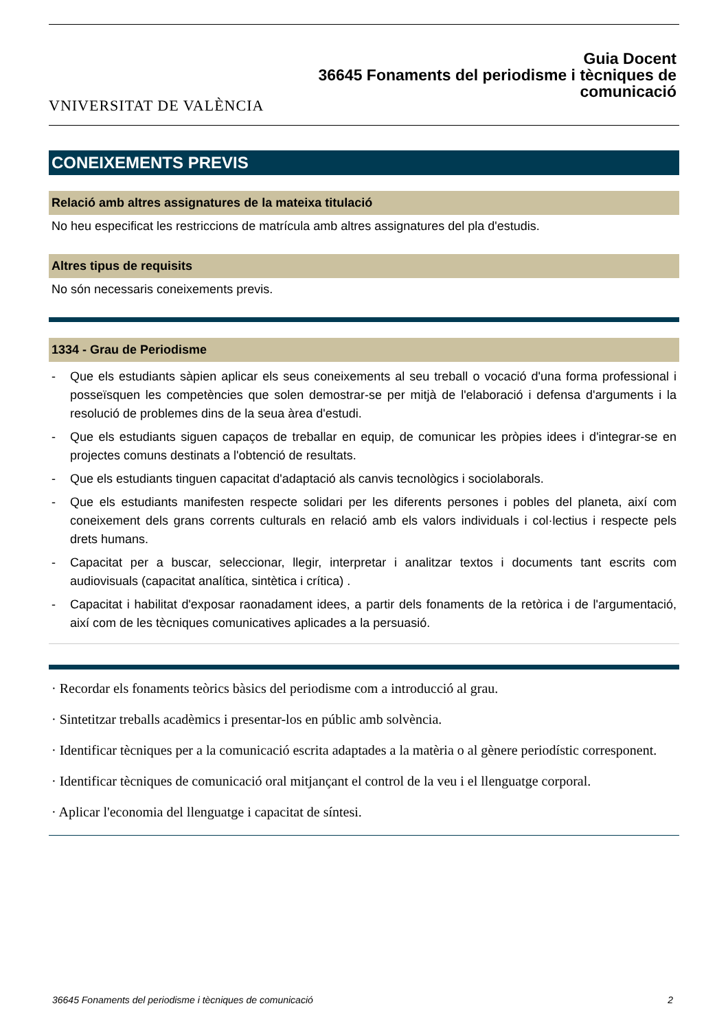VNIVERSITAT DE VALÈNCIA
Guia Docent
36645 Fonaments del periodisme i tècniques de
comunicació
CONEIXEMENTS PREVIS
Relació amb altres assignatures de la mateixa titulació
No heu especificat les restriccions de matrícula amb altres assignatures del pla d'estudis.
Altres tipus de requisits
No són necessaris coneixements previs.
1334 - Grau de Periodisme
- Que els estudiants sàpien aplicar els seus coneixements al seu treball o vocació d'una forma professional i posseïsquen les competències que solen demostrar-se per mitjà de l'elaboració i defensa d'arguments i la resolució de problemes dins de la seua àrea d'estudi.
- Que els estudiants siguen capaços de treballar en equip, de comunicar les pròpies idees i d'integrar-se en projectes comuns destinats a l'obtenció de resultats.
- Que els estudiants tinguen capacitat d'adaptació als canvis tecnològics i sociolaborals.
- Que els estudiants manifesten respecte solidari per les diferents persones i pobles del planeta, així com coneixement dels grans corrents culturals en relació amb els valors individuals i col·lectius i respecte pels drets humans.
- Capacitat per a buscar, seleccionar, llegir, interpretar i analitzar textos i documents tant escrits com audiovisuals (capacitat analítica, sintètica i crítica) .
- Capacitat i habilitat d'exposar raonadament idees, a partir dels fonaments de la retòrica i de l'argumentació, així com de les tècniques comunicatives aplicades a la persuasió.
· Recordar els fonaments teòrics bàsics del periodisme com a introducció al grau.
· Sintetitzar treballs acadèmics i presentar-los en públic amb solvència.
· Identificar tècniques per a la comunicació escrita adaptades a la matèria o al gènere periodístic corresponent.
· Identificar tècniques de comunicació oral mitjançant el control de la veu i el llenguatge corporal.
· Aplicar l'economia del llenguatge i capacitat de síntesi.
36645 Fonaments del periodisme i tècniques de comunicació 2